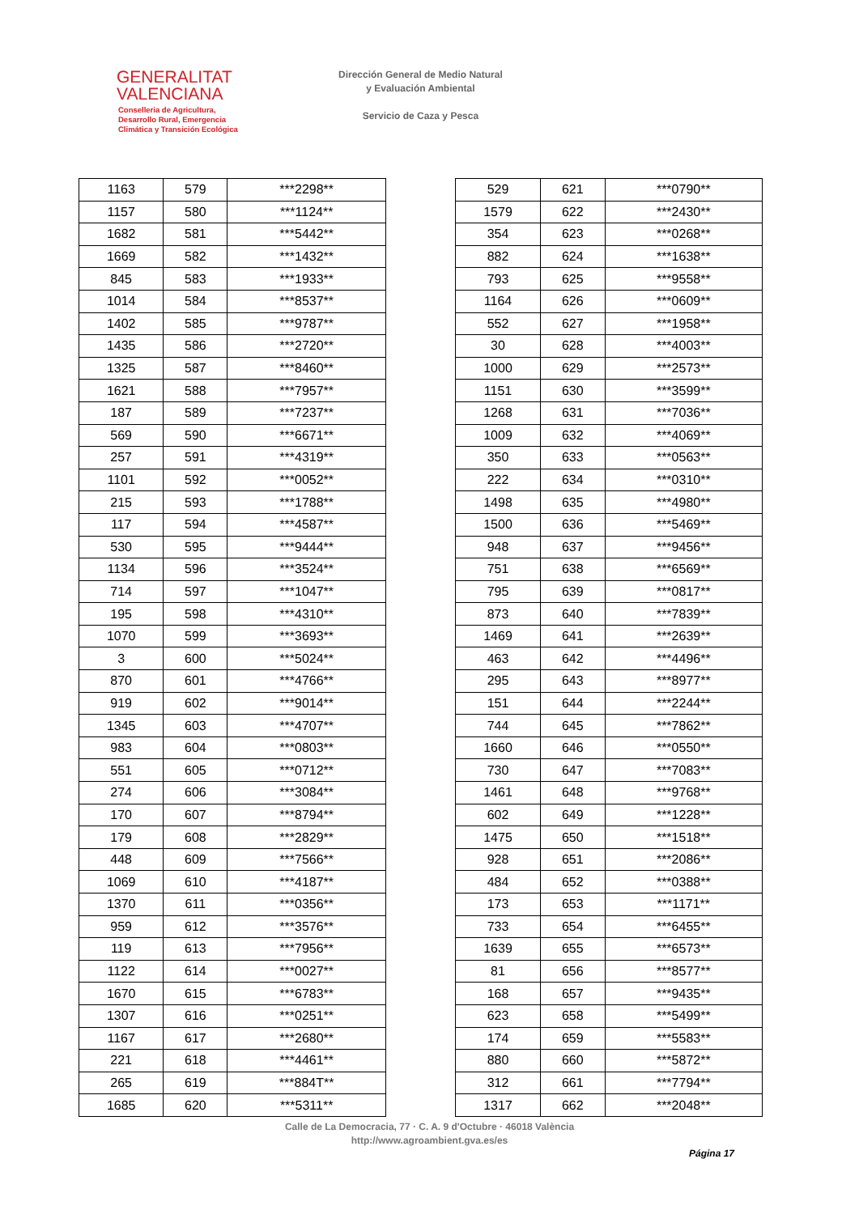GENERALITAT
VALENCIANA
Conselleria de Agricultura,
Desarrollo Rural, Emergencia
Climática y Transición Ecológica
Dirección General de Medio Natural
y Evaluación Ambiental
Servicio de Caza y Pesca
| 1163 | 579 | ***2298** |
| 1157 | 580 | ***1124** |
| 1682 | 581 | ***5442** |
| 1669 | 582 | ***1432** |
| 845 | 583 | ***1933** |
| 1014 | 584 | ***8537** |
| 1402 | 585 | ***9787** |
| 1435 | 586 | ***2720** |
| 1325 | 587 | ***8460** |
| 1621 | 588 | ***7957** |
| 187 | 589 | ***7237** |
| 569 | 590 | ***6671** |
| 257 | 591 | ***4319** |
| 1101 | 592 | ***0052** |
| 215 | 593 | ***1788** |
| 117 | 594 | ***4587** |
| 530 | 595 | ***9444** |
| 1134 | 596 | ***3524** |
| 714 | 597 | ***1047** |
| 195 | 598 | ***4310** |
| 1070 | 599 | ***3693** |
| 3 | 600 | ***5024** |
| 870 | 601 | ***4766** |
| 919 | 602 | ***9014** |
| 1345 | 603 | ***4707** |
| 983 | 604 | ***0803** |
| 551 | 605 | ***0712** |
| 274 | 606 | ***3084** |
| 170 | 607 | ***8794** |
| 179 | 608 | ***2829** |
| 448 | 609 | ***7566** |
| 1069 | 610 | ***4187** |
| 1370 | 611 | ***0356** |
| 959 | 612 | ***3576** |
| 119 | 613 | ***7956** |
| 1122 | 614 | ***0027** |
| 1670 | 615 | ***6783** |
| 1307 | 616 | ***0251** |
| 1167 | 617 | ***2680** |
| 221 | 618 | ***4461** |
| 265 | 619 | ***884T** |
| 1685 | 620 | ***5311** |
| 529 | 621 | ***0790** |
| 1579 | 622 | ***2430** |
| 354 | 623 | ***0268** |
| 882 | 624 | ***1638** |
| 793 | 625 | ***9558** |
| 1164 | 626 | ***0609** |
| 552 | 627 | ***1958** |
| 30 | 628 | ***4003** |
| 1000 | 629 | ***2573** |
| 1151 | 630 | ***3599** |
| 1268 | 631 | ***7036** |
| 1009 | 632 | ***4069** |
| 350 | 633 | ***0563** |
| 222 | 634 | ***0310** |
| 1498 | 635 | ***4980** |
| 1500 | 636 | ***5469** |
| 948 | 637 | ***9456** |
| 751 | 638 | ***6569** |
| 795 | 639 | ***0817** |
| 873 | 640 | ***7839** |
| 1469 | 641 | ***2639** |
| 463 | 642 | ***4496** |
| 295 | 643 | ***8977** |
| 151 | 644 | ***2244** |
| 744 | 645 | ***7862** |
| 1660 | 646 | ***0550** |
| 730 | 647 | ***7083** |
| 1461 | 648 | ***9768** |
| 602 | 649 | ***1228** |
| 1475 | 650 | ***1518** |
| 928 | 651 | ***2086** |
| 484 | 652 | ***0388** |
| 173 | 653 | ***1171** |
| 733 | 654 | ***6455** |
| 1639 | 655 | ***6573** |
| 81 | 656 | ***8577** |
| 168 | 657 | ***9435** |
| 623 | 658 | ***5499** |
| 174 | 659 | ***5583** |
| 880 | 660 | ***5872** |
| 312 | 661 | ***7794** |
| 1317 | 662 | ***2048** |
Calle de La Democracia, 77 · C. A. 9 d'Octubre · 46018 València
http://www.agroambient.gva.es/es
Página 17